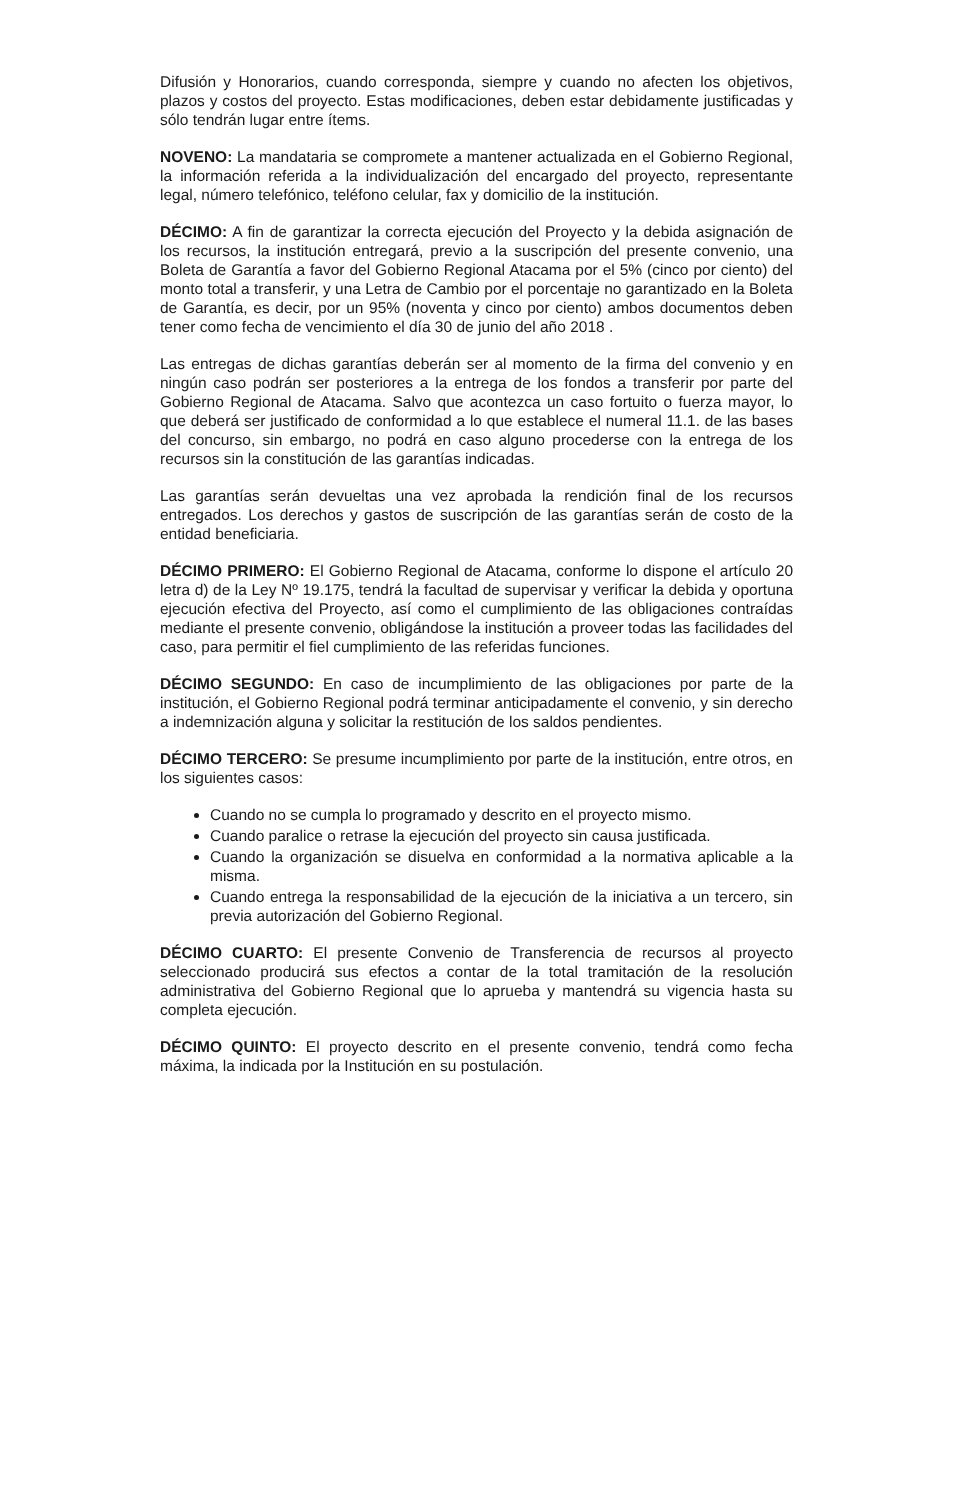Difusión y Honorarios, cuando corresponda, siempre y cuando no afecten los objetivos, plazos y costos del proyecto. Estas modificaciones, deben estar debidamente justificadas y sólo tendrán lugar entre ítems.
NOVENO: La mandataria se compromete a mantener actualizada en el Gobierno Regional, la información referida a la individualización del encargado del proyecto, representante legal, número telefónico, teléfono celular, fax y domicilio de la institución.
DÉCIMO: A fin de garantizar la correcta ejecución del Proyecto y la debida asignación de los recursos, la institución entregará, previo a la suscripción del presente convenio, una Boleta de Garantía a favor del Gobierno Regional Atacama por el 5% (cinco por ciento) del monto total a transferir, y una Letra de Cambio por el porcentaje no garantizado en la Boleta de Garantía, es decir, por un 95% (noventa y cinco por ciento) ambos documentos deben tener como fecha de vencimiento el día 30 de junio del año 2018 .
Las entregas de dichas garantías deberán ser al momento de la firma del convenio y en ningún caso podrán ser posteriores a la entrega de los fondos a transferir por parte del Gobierno Regional de Atacama. Salvo que acontezca un caso fortuito o fuerza mayor, lo que deberá ser justificado de conformidad a lo que establece el numeral 11.1. de las bases del concurso, sin embargo, no podrá en caso alguno procederse con la entrega de los recursos sin la constitución de las garantías indicadas.
Las garantías serán devueltas una vez aprobada la rendición final de los recursos entregados. Los derechos y gastos de suscripción de las garantías serán de costo de la entidad beneficiaria.
DÉCIMO PRIMERO: El Gobierno Regional de Atacama, conforme lo dispone el artículo 20 letra d) de la Ley Nº 19.175, tendrá la facultad de supervisar y verificar la debida y oportuna ejecución efectiva del Proyecto, así como el cumplimiento de las obligaciones contraídas mediante el presente convenio, obligándose la institución a proveer todas las facilidades del caso, para permitir el fiel cumplimiento de las referidas funciones.
DÉCIMO SEGUNDO: En caso de incumplimiento de las obligaciones por parte de la institución, el Gobierno Regional podrá terminar anticipadamente el convenio, y sin derecho a indemnización alguna y solicitar la restitución de los saldos pendientes.
DÉCIMO TERCERO: Se presume incumplimiento por parte de la institución, entre otros, en los siguientes casos:
Cuando no se cumpla lo programado y descrito en el proyecto mismo.
Cuando paralice o retrase la ejecución del proyecto sin causa justificada.
Cuando la organización se disuelva en conformidad a la normativa aplicable a la misma.
Cuando entrega la responsabilidad de la ejecución de la iniciativa a un tercero, sin previa autorización del Gobierno Regional.
DÉCIMO CUARTO: El presente Convenio de Transferencia de recursos al proyecto seleccionado producirá sus efectos a contar de la total tramitación de la resolución administrativa del Gobierno Regional que lo aprueba y mantendrá su vigencia hasta su completa ejecución.
DÉCIMO QUINTO: El proyecto descrito en el presente convenio, tendrá como fecha máxima, la indicada por la Institución en su postulación.